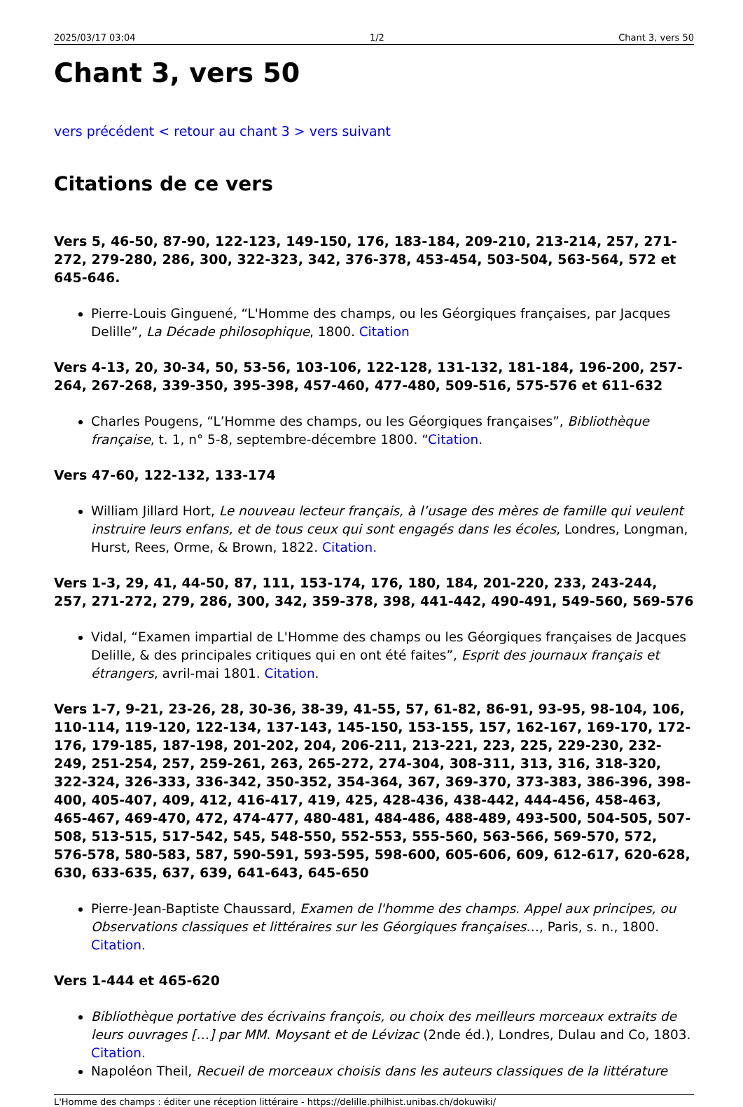2025/03/17 03:04 1/2 Chant 3, vers 50
Chant 3, vers 50
vers précédent < retour au chant 3 > vers suivant
Citations de ce vers
Vers 5, 46-50, 87-90, 122-123, 149-150, 176, 183-184, 209-210, 213-214, 257, 271-272, 279-280, 286, 300, 322-323, 342, 376-378, 453-454, 503-504, 563-564, 572 et 645-646.
Pierre-Louis Ginguené, “L'Homme des champs, ou les Géorgiques françaises, par Jacques Delille”, La Décade philosophique, 1800. Citation
Vers 4-13, 20, 30-34, 50, 53-56, 103-106, 122-128, 131-132, 181-184, 196-200, 257-264, 267-268, 339-350, 395-398, 457-460, 477-480, 509-516, 575-576 et 611-632
Charles Pougens, “L’Homme des champs, ou les Géorgiques françaises”, Bibliothèque française, t. 1, n° 5-8, septembre-décembre 1800. “Citation.
Vers 47-60, 122-132, 133-174
William Jillard Hort, Le nouveau lecteur français, à l’usage des mères de famille qui veulent instruire leurs enfans, et de tous ceux qui sont engagés dans les écoles, Londres, Longman, Hurst, Rees, Orme, & Brown, 1822. Citation.
Vers 1-3, 29, 41, 44-50, 87, 111, 153-174, 176, 180, 184, 201-220, 233, 243-244, 257, 271-272, 279, 286, 300, 342, 359-378, 398, 441-442, 490-491, 549-560, 569-576
Vidal, “Examen impartial de L'Homme des champs ou les Géorgiques françaises de Jacques Delille, & des principales critiques qui en ont été faites”, Esprit des journaux français et étrangers, avril-mai 1801. Citation.
Vers 1-7, 9-21, 23-26, 28, 30-36, 38-39, 41-55, 57, 61-82, 86-91, 93-95, 98-104, 106, 110-114, 119-120, 122-134, 137-143, 145-150, 153-155, 157, 162-167, 169-170, 172-176, 179-185, 187-198, 201-202, 204, 206-211, 213-221, 223, 225, 229-230, 232-249, 251-254, 257, 259-261, 263, 265-272, 274-304, 308-311, 313, 316, 318-320, 322-324, 326-333, 336-342, 350-352, 354-364, 367, 369-370, 373-383, 386-396, 398-400, 405-407, 409, 412, 416-417, 419, 425, 428-436, 438-442, 444-456, 458-463, 465-467, 469-470, 472, 474-477, 480-481, 484-486, 488-489, 493-500, 504-505, 507-508, 513-515, 517-542, 545, 548-550, 552-553, 555-560, 563-566, 569-570, 572, 576-578, 580-583, 587, 590-591, 593-595, 598-600, 605-606, 609, 612-617, 620-628, 630, 633-635, 637, 639, 641-643, 645-650
Pierre-Jean-Baptiste Chaussard, Examen de l'homme des champs. Appel aux principes, ou Observations classiques et littéraires sur les Géorgiques françaises…, Paris, s. n., 1800. Citation.
Vers 1-444 et 465-620
Bibliothèque portative des écrivains françois, ou choix des meilleurs morceaux extraits de leurs ouvrages […] par MM. Moysant et de Lévizac (2nde éd.), Londres, Dulau and Co, 1803. Citation.
Napoléon Theil, Recueil de morceaux choisis dans les auteurs classiques de la littérature
L'Homme des champs : éditer une réception littéraire - https://delille.philhist.unibas.ch/dokuwiki/